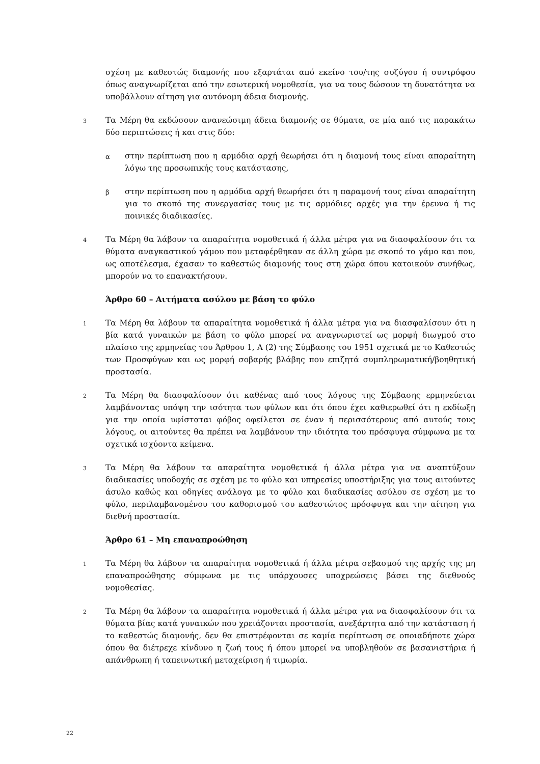σχέση με καθεστώς διαμονής που εξαρτάται από εκείνο του/της συζύγου ή συντρόφου όπως αναγνωρίζεται από την εσωτερική νομοθεσία, για να τους δώσουν τη δυνατότητα να υποβάλλουν αίτηση για αυτόνομη άδεια διαμονής.
3
Τα Μέρη θα εκδώσουν ανανεώσιμη άδεια διαμονής σε θύματα, σε μία από τις παρακάτω δύο περιπτώσεις ή και στις δύο:
α
στην περίπτωση που η αρμόδια αρχή θεωρήσει ότι η διαμονή τους είναι απαραίτητη λόγω της προσωπικής τους κατάστασης,
β
στην περίπτωση που η αρμόδια αρχή θεωρήσει ότι η παραμονή τους είναι απαραίτητη για το σκοπό της συνεργασίας τους με τις αρμόδιες αρχές για την έρευνα ή τις ποινικές διαδικασίες.
4
Τα Μέρη θα λάβουν τα απαραίτητα νομοθετικά ή άλλα μέτρα για να διασφαλίσουν ότι τα θύματα αναγκαστικού γάμου που μεταφέρθηκαν σε άλλη χώρα με σκοπό το γάμο και που, ως αποτέλεσμα, έχασαν το καθεστώς διαμονής τους στη χώρα όπου κατοικούν συνήθως, μπορούν να το επανακτήσουν.
Άρθρο 60 – Αιτήματα ασύλου με βάση το φύλο
1
Τα Μέρη θα λάβουν τα απαραίτητα νομοθετικά ή άλλα μέτρα για να διασφαλίσουν ότι η βία κατά γυναικών με βάση το φύλο μπορεί να αναγνωριστεί ως μορφή διωγμού στο πλαίσιο της ερμηνείας του Άρθρου 1, Α (2) της Σύμβασης του 1951 σχετικά με το Καθεστώς των Προσφύγων και ως μορφή σοβαρής βλάβης που επιζητά συμπληρωματική/βοηθητική προστασία.
2
Τα Μέρη θα διασφαλίσουν ότι καθένας από τους λόγους της Σύμβασης ερμηνεύεται λαμβάνοντας υπόψη την ισότητα των φύλων και ότι όπου έχει καθιερωθεί ότι η εκδίωξη για την οποία υφίσταται φόβος οφείλεται σε έναν ή περισσότερους από αυτούς τους λόγους, οι αιτούντες θα πρέπει να λαμβάνουν την ιδιότητα του πρόσφυγα σύμφωνα με τα σχετικά ισχύοντα κείμενα.
3
Τα Μέρη θα λάβουν τα απαραίτητα νομοθετικά ή άλλα μέτρα για να αναπτύξουν διαδικασίες υποδοχής σε σχέση με το φύλο και υπηρεσίες υποστήριξης για τους αιτούντες άσυλο καθώς και οδηγίες ανάλογα με το φύλο και διαδικασίες ασύλου σε σχέση με το φύλο, περιλαμβανομένου του καθορισμού του καθεστώτος πρόσφυγα και την αίτηση για διεθνή προστασία.
Άρθρο 61 – Μη επαναπροώθηση
1
Τα Μέρη θα λάβουν τα απαραίτητα νομοθετικά ή άλλα μέτρα σεβασμού της αρχής της μη επαναπροώθησης σύμφωνα με τις υπάρχουσες υποχρεώσεις βάσει της διεθνούς νομοθεσίας.
2
Τα Μέρη θα λάβουν τα απαραίτητα νομοθετικά ή άλλα μέτρα για να διασφαλίσουν ότι τα θύματα βίας κατά γυναικών που χρειάζονται προστασία, ανεξάρτητα από την κατάσταση ή το καθεστώς διαμονής, δεν θα επιστρέφονται σε καμία περίπτωση σε οποιαδήποτε χώρα όπου θα διέτρεχε κίνδυνο η ζωή τους ή όπου μπορεί να υποβληθούν σε βασανιστήρια ή απάνθρωπη ή ταπεινωτική μεταχείριση ή τιμωρία.
22